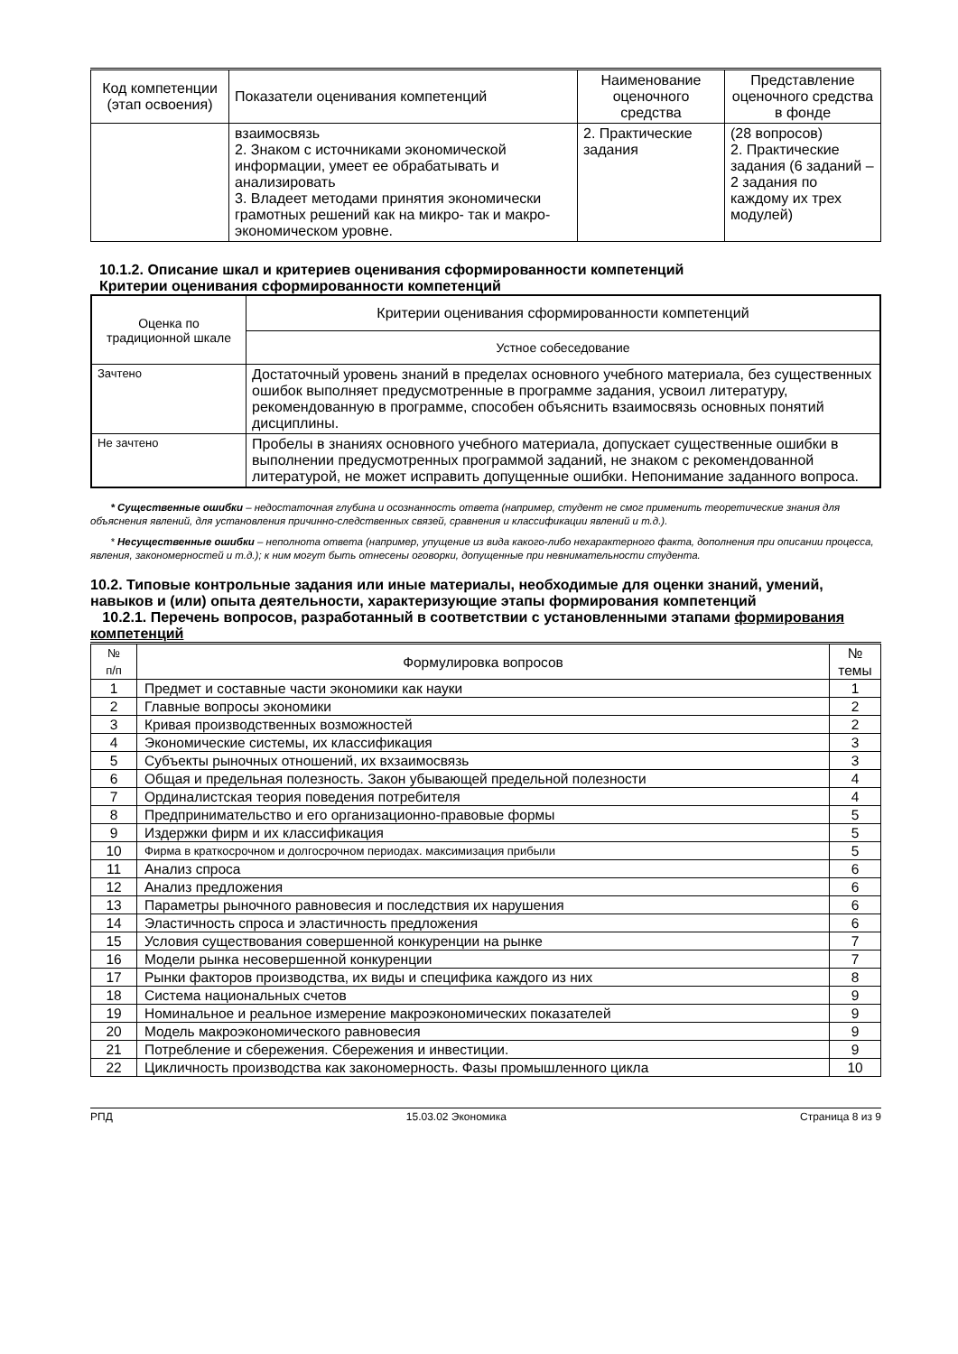| Код компетенции (этап освоения) | Показатели оценивания компетенций | Наименование оценочного средства | Представление оценочного средства в фонде |
| --- | --- | --- | --- |
| | взаимосвязь 2. Знаком с источниками экономической информации, умеет ее обрабатывать и анализировать 3. Владеет методами принятия экономически грамотных решений как на микро- так и макро- экономическом уровне. | 2. Практические задания | (28 вопросов) 2. Практические задания (6 заданий – 2 задания по каждому их трех модулей) |
10.1.2. Описание шкал и критериев оценивания сформированности компетенций
Критерии оценивания сформированности компетенций
| Оценка по традиционной шкале | Критерии оценивания сформированности компетенций |
| --- | --- |
| | Устное собеседование |
| Зачтено | Достаточный уровень знаний в пределах основного учебного материала, без существенных ошибок выполняет предусмотренные в программе задания, усвоил литературу, рекомендованную в программе, способен объяснить взаимосвязь основных понятий дисциплины. |
| Не зачтено | Пробелы в знаниях основного учебного материала, допускает существенные ошибки в выполнении предусмотренных программой заданий, не знаком с рекомендованной литературой, не может исправить допущенные ошибки. Непонимание заданного вопроса. |
* Существенные ошибки – недостаточная глубина и осознанность ответа (например, студент не смог применить теоретические знания для объяснения явлений, для установления причинно-следственных связей, сравнения и классификации явлений и т.д.).
* Несущественные ошибки – неполнота ответа (например, упущение из вида какого-либо нехарактерного факта, дополнения при описании процесса, явления, закономерностей и т.д.); к ним могут быть отнесены оговорки, допущенные при невнимательности студента.
10.2. Типовые контрольные задания или иные материалы, необходимые для оценки знаний, умений, навыков и (или) опыта деятельности, характеризующие этапы формирования компетенций
10.2.1. Перечень вопросов, разработанный в соответствии с установленными этапами формирования компетенций
| № п/п | Формулировка вопросов | № темы |
| 1 | Предмет и составные части экономики как науки | 1 |
| 2 | Главные вопросы экономики | 2 |
| 3 | Кривая производственных возможностей | 2 |
| 4 | Экономические системы, их классификация | 3 |
| 5 | Субъекты рыночных отношений, их вхзаимосвязь | 3 |
| 6 | Общая и предельная полезность. Закон убывающей предельной полезности | 4 |
| 7 | Ординалистская теория поведения потребителя | 4 |
| 8 | Предпринимательство и его организационно-правовые формы | 5 |
| 9 | Издержки фирм и их классификация | 5 |
| 10 | Фирма в краткосрочном и долгосрочном периодах. максимизация прибыли | 5 |
| 11 | Анализ спроса | 6 |
| 12 | Анализ предложения | 6 |
| 13 | Параметры рыночного равновесия и последствия их нарушения | 6 |
| 14 | Эластичность спроса и эластичность предложения | 6 |
| 15 | Условия существования совершенной конкуренции на рынке | 7 |
| 16 | Модели рынка несовершенной конкуренции | 7 |
| 17 | Рынки факторов производства, их виды и специфика каждого из них | 8 |
| 18 | Система национальных счетов | 9 |
| 19 | Номинальное и реальное измерение макроэкономических показателей | 9 |
| 20 | Модель макроэкономического равновесия | 9 |
| 21 | Потребление и сбережения. Сбережения и инвестиции. | 9 |
| 22 | Цикличность производства как закономерность. Фазы промышленного цикла | 10 |
РПД 15.03.02 Экономика Страница 8 из 9